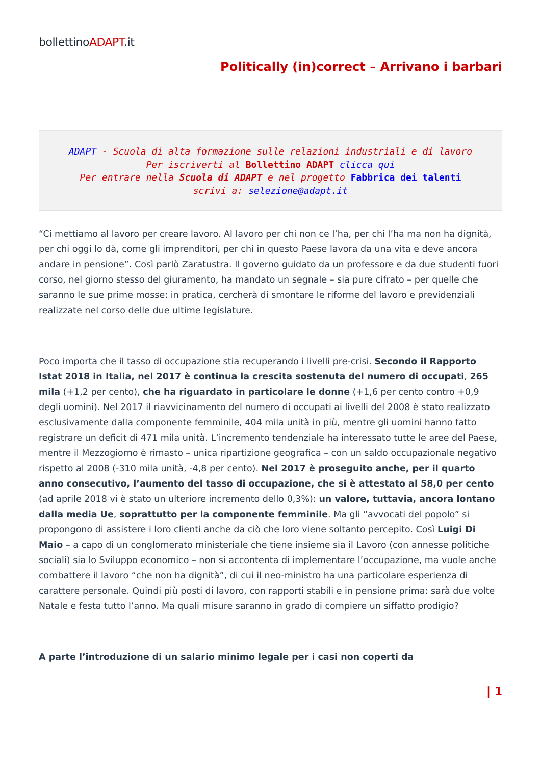bollettinoADAPT.it
Politically (in)correct – Arrivano i barbari
ADAPT - Scuola di alta formazione sulle relazioni industriali e di lavoro
Per iscriverti al Bollettino ADAPT clicca qui
Per entrare nella Scuola di ADAPT e nel progetto Fabbrica dei talenti
scrivi a: selezione@adapt.it
“Ci mettiamo al lavoro per creare lavoro. Al lavoro per chi non ce l’ha, per chi l’ha ma non ha dignità, per chi oggi lo dà, come gli imprenditori, per chi in questo Paese lavora da una vita e deve ancora andare in pensione”. Così parlò Zaratustra. Il governo guidato da un professore e da due studenti fuori corso, nel giorno stesso del giuramento, ha mandato un segnale – sia pure cifrato – per quelle che saranno le sue prime mosse: in pratica, cercherà di smontare le riforme del lavoro e previdenziali realizzate nel corso delle due ultime legislature.
Poco importa che il tasso di occupazione stia recuperando i livelli pre-crisi. Secondo il Rapporto Istat 2018 in Italia, nel 2017 è continua la crescita sostenuta del numero di occupati, 265 mila (+1,2 per cento), che ha riguardato in particolare le donne (+1,6 per cento contro +0,9 degli uomini). Nel 2017 il riavvicinamento del numero di occupati ai livelli del 2008 è stato realizzato esclusivamente dalla componente femminile, 404 mila unità in più, mentre gli uomini hanno fatto registrare un deficit di 471 mila unità. L’incremento tendenziale ha interessato tutte le aree del Paese, mentre il Mezzogiorno è rimasto – unica ripartizione geografica – con un saldo occupazionale negativo rispetto al 2008 (-310 mila unità, -4,8 per cento). Nel 2017 è proseguito anche, per il quarto anno consecutivo, l’aumento del tasso di occupazione, che si è attestato al 58,0 per cento (ad aprile 2018 vi è stato un ulteriore incremento dello 0,3%): un valore, tuttavia, ancora lontano dalla media Ue, soprattutto per la componente femminile. Ma gli “avvocati del popolo” si propongono di assistere i loro clienti anche da ciò che loro viene soltanto percepito. Così Luigi Di Maio – a capo di un conglomerato ministeriale che tiene insieme sia il Lavoro (con annesse politiche sociali) sia lo Sviluppo economico – non si accontenta di implementare l’occupazione, ma vuole anche combattere il lavoro “che non ha dignità”, di cui il neo-ministro ha una particolare esperienza di carattere personale. Quindi più posti di lavoro, con rapporti stabili e in pensione prima: sarà due volte Natale e festa tutto l’anno. Ma quali misure saranno in grado di compiere un siffatto prodigio?
A parte l’introduzione di un salario minimo legale per i casi non coperti da
| 1